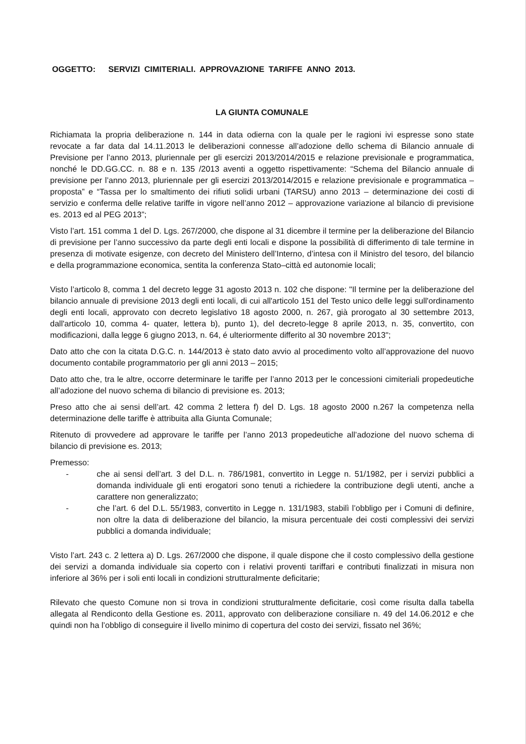OGGETTO: SERVIZI CIMITERIALI. APPROVAZIONE TARIFFE ANNO 2013.
LA GIUNTA COMUNALE
Richiamata la propria deliberazione n. 144 in data odierna con la quale per le ragioni ivi espresse sono state revocate a far data dal 14.11.2013 le deliberazioni connesse all’adozione dello schema di Bilancio annuale di Previsione per l’anno 2013, pluriennale per gli esercizi 2013/2014/2015 e relazione previsionale e programmatica, nonché le DD.GG.CC. n. 88 e n. 135 /2013 aventi a oggetto rispettivamente: “Schema del Bilancio annuale di previsione per l’anno 2013, pluriennale per gli esercizi 2013/2014/2015 e relazione previsionale e programmatica – proposta” e “Tassa per lo smaltimento dei rifiuti solidi urbani (TARSU) anno 2013 – determinazione dei costi di servizio e conferma delle relative tariffe in vigore nell’anno 2012 – approvazione variazione al bilancio di previsione es. 2013 ed al PEG 2013”;
Visto l’art. 151 comma 1 del D. Lgs. 267/2000, che dispone al 31 dicembre il termine per la deliberazione del Bilancio di previsione per l’anno successivo da parte degli enti locali e dispone la possibilità di differimento di tale termine in presenza di motivate esigenze, con decreto del Ministero dell’Interno, d’intesa con il Ministro del tesoro, del bilancio e della programmazione economica, sentita la conferenza Stato–città ed autonomie locali;
Visto l’articolo 8, comma 1 del decreto legge 31 agosto 2013 n. 102 che dispone: "Il termine per la deliberazione del bilancio annuale di previsione 2013 degli enti locali, di cui all'articolo 151 del Testo unico delle leggi sull'ordinamento degli enti locali, approvato con decreto legislativo 18 agosto 2000, n. 267, già prorogato al 30 settembre 2013, dall'articolo 10, comma 4- quater, lettera b), punto 1), del decreto-legge 8 aprile 2013, n. 35, convertito, con modificazioni, dalla legge 6 giugno 2013, n. 64, é ulteriormente differito al 30 novembre 2013";
Dato atto che con la citata D.G.C. n. 144/2013 è stato dato avvio al procedimento volto all’approvazione del nuovo documento contabile programmatorio per gli anni 2013 – 2015;
Dato atto che, tra le altre, occorre determinare le tariffe per l’anno 2013 per le concessioni cimiteriali propedeutiche all’adozione del nuovo schema di bilancio di previsione es. 2013;
Preso atto che ai sensi dell’art. 42 comma 2 lettera f) del D. Lgs. 18 agosto 2000 n.267 la competenza nella determinazione delle tariffe è attribuita alla Giunta Comunale;
Ritenuto di provvedere ad approvare le tariffe per l’anno 2013 propedeutiche all’adozione del nuovo schema di bilancio di previsione es. 2013;
Premesso:
- che ai sensi dell’art. 3 del D.L. n. 786/1981, convertito in Legge n. 51/1982, per i servizi pubblici a domanda individuale gli enti erogatori sono tenuti a richiedere la contribuzione degli utenti, anche a carattere non generalizzato;
- che l’art. 6 del D.L. 55/1983, convertito in Legge n. 131/1983, stabilì l’obbligo per i Comuni di definire, non oltre la data di deliberazione del bilancio, la misura percentuale dei costi complessivi dei servizi pubblici a domanda individuale;
Visto l’art. 243 c. 2 lettera a) D. Lgs. 267/2000 che dispone, il quale dispone che il costo complessivo della gestione dei servizi a domanda individuale sia coperto con i relativi proventi tariffari e contributi finalizzati in misura non inferiore al 36% per i soli enti locali in condizioni strutturalmente deficitarie;
Rilevato che questo Comune non si trova in condizioni strutturalmente deficitarie, così come risulta dalla tabella allegata al Rendiconto della Gestione es. 2011, approvato con deliberazione consiliare n. 49 del 14.06.2012 e che quindi non ha l’obbligo di conseguire il livello minimo di copertura del costo dei servizi, fissato nel 36%;